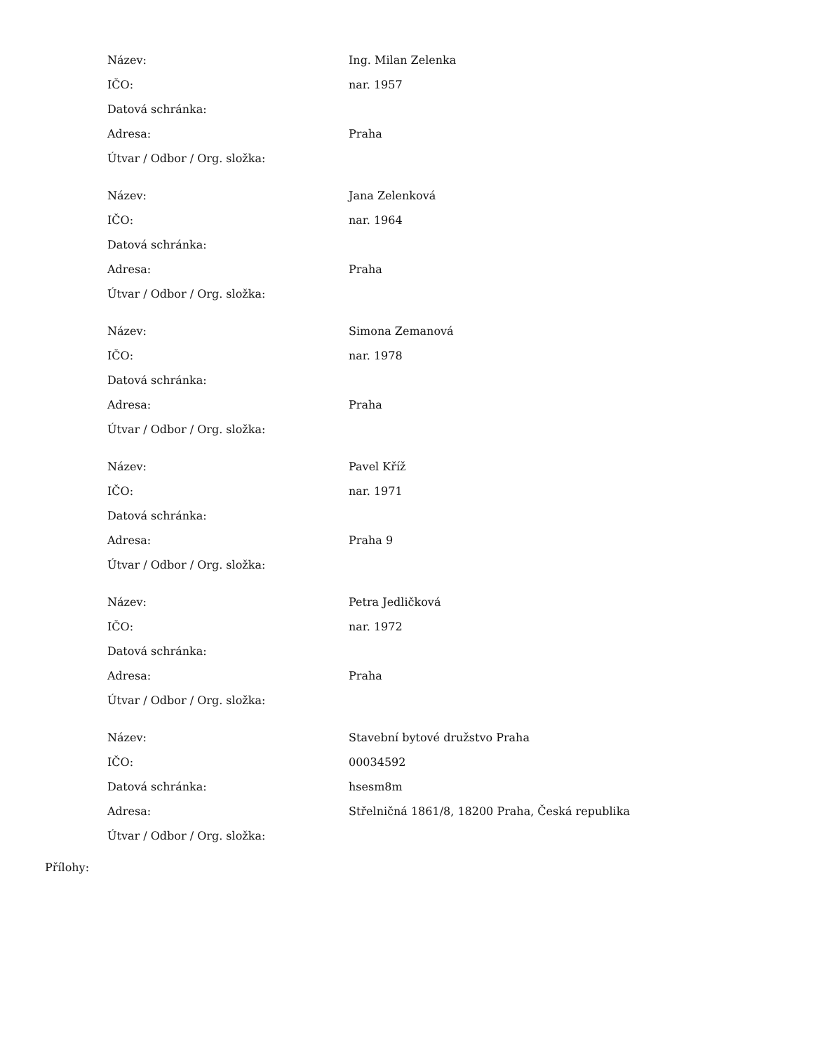| Název: | Ing. Milan Zelenka |
| IČO: | nar. 1957 |
| Datová schránka: | |
| Adresa: | Praha |
| Útvar / Odbor / Org. složka: | |
| Název: | Jana Zelenková |
| IČO: | nar. 1964 |
| Datová schránka: | |
| Adresa: | Praha |
| Útvar / Odbor / Org. složka: | |
| Název: | Simona Zemanová |
| IČO: | nar. 1978 |
| Datová schránka: | |
| Adresa: | Praha |
| Útvar / Odbor / Org. složka: | |
| Název: | Pavel Kříž |
| IČO: | nar. 1971 |
| Datová schránka: | |
| Adresa: | Praha 9 |
| Útvar / Odbor / Org. složka: | |
| Název: | Petra Jedličková |
| IČO: | nar. 1972 |
| Datová schránka: | |
| Adresa: | Praha |
| Útvar / Odbor / Org. složka: | |
| Název: | Stavební bytové družstvo Praha |
| IČO: | 00034592 |
| Datová schránka: | hsesm8m |
| Adresa: | Střelničná 1861/8, 18200 Praha, Česká republika |
| Útvar / Odbor / Org. složka: | |
Přílohy: